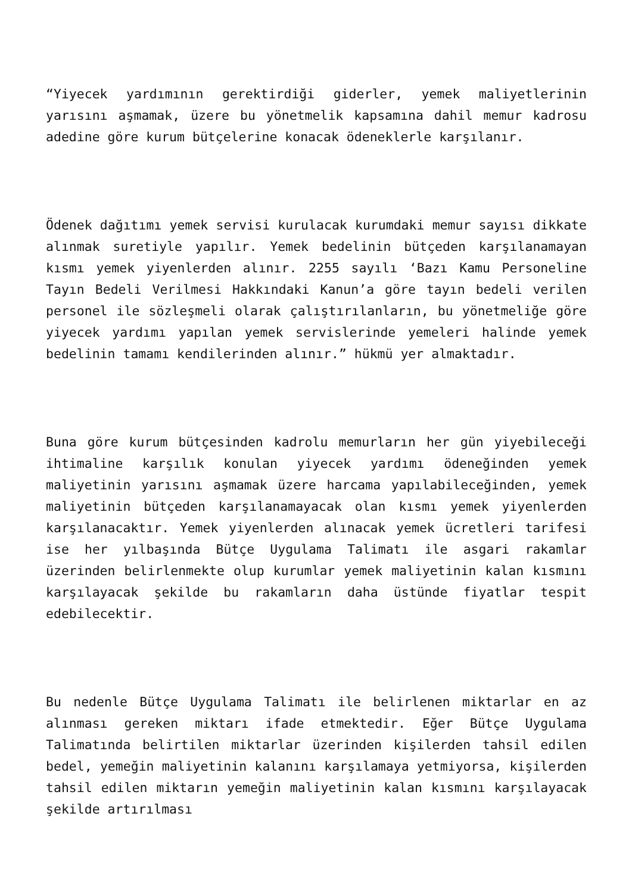“Yiyecek yardımının gerektirdiği giderler, yemek maliyetlerinin yarısını aşmamak, üzere bu yönetmelik kapsamına dahil memur kadrosu adedine göre kurum bütçelerine konacak ödeneklerle karşılanır.
Ödenek dağıtımı yemek servisi kurulacak kurumdaki memur sayısı dikkate alınmak suretiyle yapılır. Yemek bedelinin bütçeden karşılanamayan kısmı yemek yiyenlerden alınır. 2255 sayılı ‘Bazı Kamu Personeline Tayın Bedeli Verilmesi Hakkındaki Kanun’a göre tayın bedeli verilen personel ile sözleşmeli olarak çalıştırılanların, bu yönetmeliğe göre yiyecek yardımı yapılan yemek servislerinde yemeleri halinde yemek bedelinin tamamı kendilerinden alınır.” hükmü yer almaktadır.
Buna göre kurum bütçesinden kadrolu memurların her gün yiyebileceği ihtimaline karşılık konulan yiyecek yardımı ödeneğinden yemek maliyetinin yarısını aşmamak üzere harcama yapılabileceğinden, yemek maliyetinin bütçeden karşılanamayacak olan kısmı yemek yiyenlerden karşılanacaktır. Yemek yiyenlerden alınacak yemek ücretleri tarifesi ise her yılbaşında Bütçe Uygulama Talimatı ile asgari rakamlar üzerinden belirlenmekte olup kurumlar yemek maliyetinin kalan kısmını karşılayacak şekilde bu rakamların daha üstünde fiyatlar tespit edebilecektir.
Bu nedenle Bütçe Uygulama Talimatı ile belirlenen miktarlar en az alınması gereken miktarı ifade etmektedir. Eğer Bütçe Uygulama Talimatında belirtilen miktarlar üzerinden kişilerden tahsil edilen bedel, yemeğin maliyetinin kalanını karşılamaya yetmiyorsa, kişilerden tahsil edilen miktarın yemeğin maliyetinin kalan kısmını karşılayacak şekilde artırılması